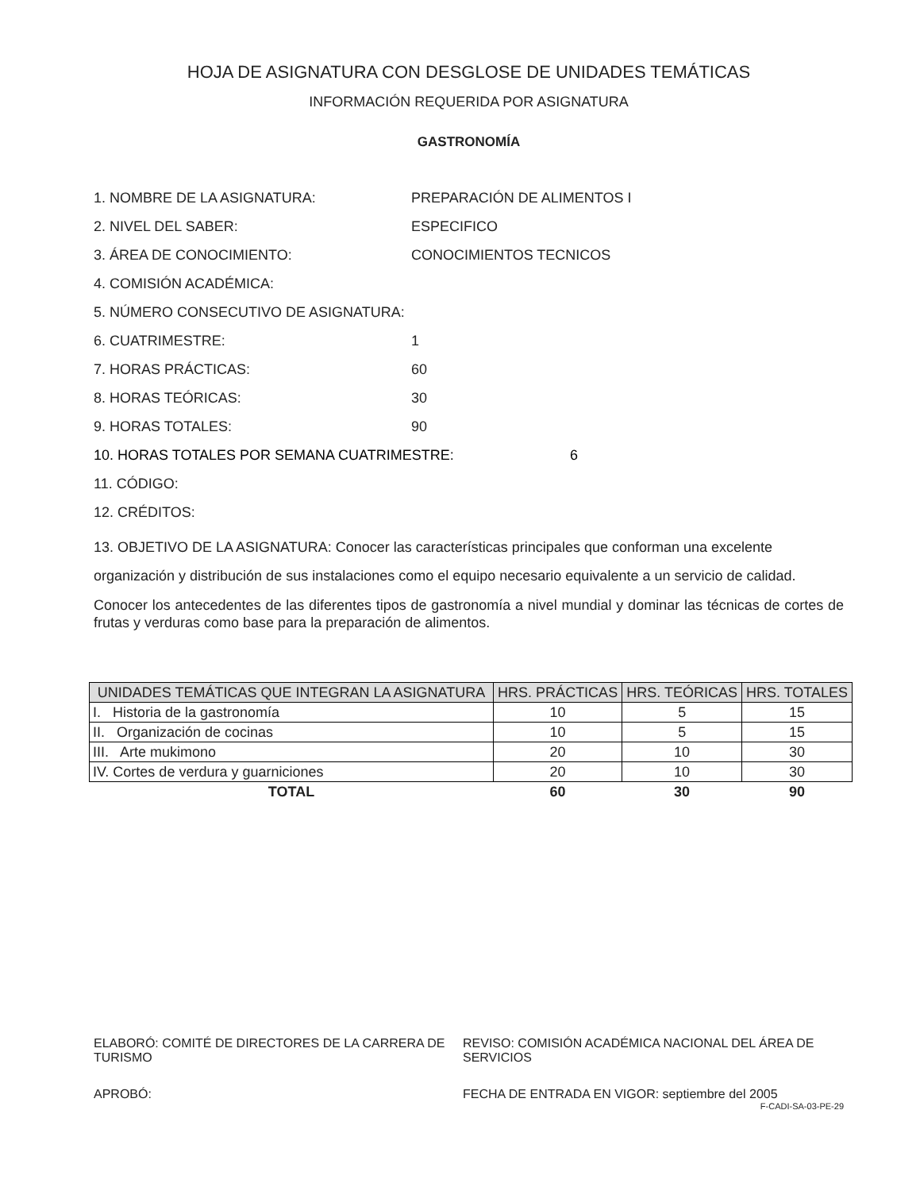HOJA DE ASIGNATURA CON DESGLOSE DE UNIDADES TEMÁTICAS
INFORMACIÓN REQUERIDA POR ASIGNATURA
GASTRONOMÍA
1. NOMBRE DE LA ASIGNATURA: PREPARACIÓN DE ALIMENTOS I
2. NIVEL DEL SABER: ESPECIFICO
3. ÁREA DE CONOCIMIENTO: CONOCIMIENTOS TECNICOS
4. COMISIÓN ACADÉMICA:
5. NÚMERO CONSECUTIVO DE ASIGNATURA:
6. CUATRIMESTRE: 1
7. HORAS PRÁCTICAS: 60
8. HORAS TEÓRICAS: 30
9. HORAS TOTALES: 90
10. HORAS TOTALES POR SEMANA CUATRIMESTRE: 6
11. CÓDIGO:
12. CRÉDITOS:
13. OBJETIVO DE LA ASIGNATURA: Conocer las características principales que conforman una excelente organización y distribución de sus instalaciones como el equipo necesario equivalente a un servicio de calidad.
Conocer los antecedentes de las diferentes tipos de gastronomía a nivel mundial y dominar las técnicas de cortes de frutas y verduras como base para la preparación de alimentos.
| UNIDADES TEMÁTICAS QUE INTEGRAN LA ASIGNATURA | HRS. PRÁCTICAS | HRS. TEÓRICAS | HRS. TOTALES |
| --- | --- | --- | --- |
| I. Historia de la gastronomía | 10 | 5 | 15 |
| II. Organización de cocinas | 10 | 5 | 15 |
| III. Arte mukimono | 20 | 10 | 30 |
| IV. Cortes de verdura y guarniciones | 20 | 10 | 30 |
| TOTAL | 60 | 30 | 90 |
ELABORÓ: COMITÉ DE DIRECTORES DE LA CARRERA DE TURISMO
REVISO: COMISIÓN ACADÉMICA NACIONAL DEL ÁREA DE SERVICIOS
APROBÓ: FECHA DE ENTRADA EN VIGOR: septiembre del 2005
F-CADI-SA-03-PE-29